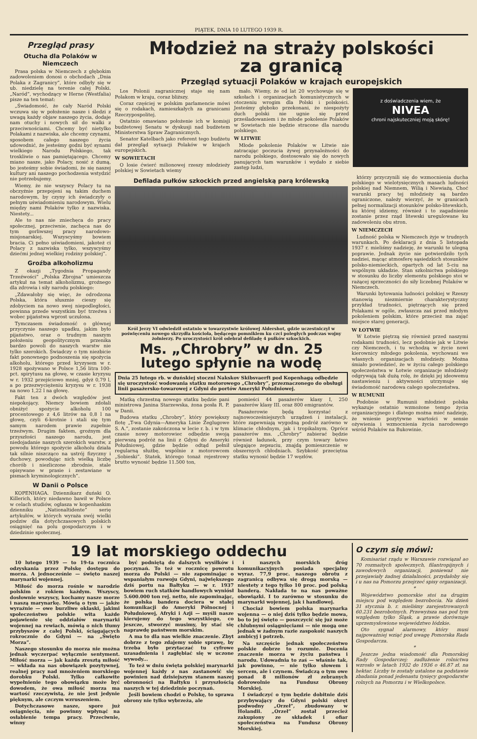PIĄTEK, DNIA 10 LUTEGO 1939 R.
Przegląd prasy
Otucha dla Polaków w Niemczech
Prasa polska w Niemczech z głębokim zadowoleniem donosi o obchodach „Dnia Polaka z Zagranicy”, które odbyły się w ub. niedzielę na terenie całej Polski. „Naród”, wychodzący w Herne (Westfalia) pisze na ten temat:
„Świadomość, że cały Naród Polski wczuwa się w położenie nasze i śledzi z uwagą każdy objaw naszego życia, dodaje nam otuchy i nowych sił do walki z przeciwnościami. Chcemy być nietylko Polakami z nazwiska, ale chcemy czynami, sposobem całego naszego życia udowodnić, że jesteśmy godni być synami wielkiego Narodu Polskiego, tak troskliwie o nas pamiętającego. Chcemy miano nasze, jako Polacy, nosić z dumą, bo jesteśmy sobie świadomi, że się naszej kultury ani naszego pochodzenia wstydzić nie potrzebujemy.
Wiemy, że nie wszyscy Polacy tu na obczyźnie przepojeni są takim duchem narodowym, by czyny ich świadczyły o pełnym uświadomieniu narodowym. Wielu między nami Polaków tylko z nazwiska. Niestety...
Ale to nas nie zniechęca do pracy społecznej, przeciwnie, zachęca nas do tym gorliwszej pracy narodowo-misjonarskiej. Wszyscyśmy bowiem bracia. Ci pełno uświadomieni, jakoteż ci Polacy z nazwiska tylko, wszyscyśmy dziećmi jednej wielkiej rodziny polskiej”.
Groźba alkoholizmu
Z okazji „Tygodnia Propagandy Trzeźwości” „Polska Zbrojna” umieszcza artykuł na temat alkoholizmu, groźnego dla zdrowia i siły narodu polskiego:
„Zdawałoby się więc, że odrodzona Polska, która słusznie cieszy się zdobyciem na nowo swej niepodległości, powinna przede wszystkim być trzeźwa i wobec pijaństwa wprost uczulona.
Tymczasem świadomość o głównej przyczynie naszego upadku, jakim było pijaństwo, oraz o trudnym naszym położeniu geopolitycznym przenika bardzo powoli do naszych warstw nie tylko szerokich. Świadczy o tym niezbicie fakt ponownego podnoszenia się spożycia alkoholu, którego przed kryzysem w r. 1928 spożywano w Polsce 1,56 litra 100-pct. spirytusu na głowę, w czasie kryzysu w r. 1932 przejściowo mniej, gdyż 0,79 l, a po przezwyciężeniu kryzysu w r. 1938 na nowo 1,22 l na głowę.
Fakt ten z dwóch względów jest niepokojący. Niemcy bowiem zdołali obniżyć spożycie alkoholu 100 procentowego z 4,6 litrów na 0,8 l na głowę, czyli 6-krotnie i stali się tym samym narodem prawie zupełnie trzeźwym. Drugim faktem, groźnym dla przyszłości naszego narodu, jest niedojadanie naszych szerokich warstw, z powodu którego spożycie alkoholu działa tak silnie niszcząco na ustrój fizyczny i duchowy, powodując nich wielką liczbę chorób i niezliczone zbrodnie, stale opisywane w prasie i zestawiane w pismach kryminologicznych”.
W Danii o Polsce
KOPENHAGA. Dziennikarz duński O. Killerich, który niedawno bawił w Polsce w celach studiów, ogłasza w kopenhaskim dzienniku „Nationaltidente” serię artykułów, w których wyraża swój wielki podziw dla dotychczasowych polskich osiągnięć na polu gospodarczym i w dziedzinie społecznej.
Młodzież na straży polskości
za granicą
Przegląd sytuacji Polaków w krajach europejskich
Los Polonii zagranicznej staje się nam Polakom w kraju, coraz bliższy.
Coraz częściej w polskim parlamencie mówi się o rodakach, zamieszkałych za granicami Rzeczypospolitej.
Ostatnio omawiano położenie ich w komisji budżetowej Senatu w dyskusji nad budżetem Ministerstwa Spraw Zagranicznych.
Senator Katelbach jako referent tego budżetu dał przegląd sytuacji Polaków w krajach europejskich.
W SOWIETACH
O losie ćwierć milionowej rzeszy młodzieży polskiej w Sowietach wiemy
mało. Wiemy, że od lat 20 wychowuje się w szkołach i organizacjach komunistycznych w otoczeniu wrogim dla Polski i polskości. Jesteśmy głęboko przekonani, że niespożyty duch polski nie ugnie się przed prześladowaniem i że młode pokolenie Polaków w Sowietach nie będzie stracone dla narodu polskiego.
W LITWIE
Młode pokolenie Polaków w Litwie nie zatracając poczucia żywej przynależności do narodu polskiego, dostosowało się do nowych panujących tam warunków i wydało z siebie zastęp ludzi,
z doświadczenia wiem, że
NIVEA
chroni najskuteczniej moją skórę!
Defilada pułków szkockich przed angielską parą królewską
Król Jerzy VI odwiedził ostatnio w towarzystwie królowej Aldershot, gdzie uczestniczył w poświęceniu nowego skrzydła kościoła, będącego pomnikiem ku czci poległych podczas wojny żołnierzy. Po uroczystości król odebrał defiladę 4 pułków szkockich.
Ms. „Chrobry” w dn. 25 lutego spłynie na wodę
Dnia 25 lutego rb. w duńskiej stoczni Nakskov Skibsvaerft pod Kopenhagą odbędzie się uroczystość wodowania statku motorowego „Chrobry”, przeznaczonego do obsługi linii pasażersko-towarowej z Gdyni do portów Ameryki Południowej.
Matką chrzestną nowego statku będzie pani ministrowa Janina Starzewska, żona posła R. P. w Danii.
Budowa statku „Chrobry”, który powiększy flotę „T-wa Gdynia—Ameryka Linie Żeglugowe S. A.”, zostanie zakończona w lecie r. b. i w tym czasie nowy motorowiec odbędzie swoją pierwszą podróż na linii z Gdyni do Ameryki Południowej, gdzie będzie odtąd pełnił regularną służbę, wspólnie z motorowcem „Sobieski”. Statek, którego tonaż rejestrowy brutto wynosić będzie 11.500 ton,
pomieści 44 pasażerów klasy I, 250 pasażerów klasy III. oraz 800 emigrantów.
Pasażerowie będą korzystać z najnowocześniejszych urządzeń i instalacji, które zapewniają wygodną podróż zarówno w klimacie chłodnym, jak i tropikalnym. Oprócz pasażerów ms. „Chrobry” zabierać będzie również ładunek, przy czym towary łatwo ulegające zepsuciu, znajdą pomieszczenie w obszernych chłodniach. Szybkość przeciętna statku wynosić będzie 17 węzłów.
którzy przyczynili się do wzmocnienia ducha polskiego w wielotysięcznych masach ludności polskiej nad Niemnem, Wilią i Niewiażą. Choć warunki pracy tej młodzieży są bardzo ograniczone, należy wierzyć, że w granicach pełnej normalizacji stosunków polsko-litewskich, ku której idziemy, również i to zagadnienie zostanie przez rząd litewski uregulowane ku zadowoleniu obu stron.
W NIEMCZECH
Ludność polska w Niemczech żyje w trudnych warunkach. Po deklaracji z dnia 5 listopada 1937 r. mieliśmy nadzieję, że warunki te ulegną poprawie. Jednak życie nie potwierdziło tych nadziei, mącąc atmosferę sąsiedzkich stosunków polsko-niemieckich, opartych od lat 5-ciu na wspólnym układzie. Stan szkolnictwa polskiego w stosunku do liczby elementu polskiego stoi w rażącej sprzeczności do siły liczebnej Polaków w Niemczech.
Warunki bytowania ludności polskiej w Rzeszy stanowią niezmiernie charakterystyczny przykład trudności, piętrzących się przed Polakami w ogóle, zwłaszcza zaś przed młodym pokoleniem polskim, które przecież ma zająć miejsce starej generacji.
W ŁOTWIE
W Łotwie piętrzą się również przed naszymi rodakami trudności, lecz podobnie jak w Litwie czy Niemczech, i tu wchodzą w życie nowi kierownicy młodego pokolenia, wychowani we własnych organizacjach młodzieży. Można śmiało powiedzieć, że w życiu całego polskiego społeczeństwa w Łotwie organizacje młodzieży odgrywają tak dużą rolę, że dzięki jej ideowemu nastawieniu i aktywności utrzymuje się świadomość narodowa całego społeczeństwa.
W RUMUNII
Podobnie w Rumunii młodzież polska wykazuje ostatnio wzmożone tempo życia organizacyjnego i dlatego można mieć nadzieję, że wniesie pozytywne wartości w sensie ożywienia i wzmocnienia życia narodowego wśród Polaków na Bukowinie.
19 lat morskiego oddechu
10 lutego 1939 — to 19-ta rocznica odzyskania przez Polskę dostępu do morza. A jednocześnie — święto naszej marynarki wojennej.
Miłość do morza rośnie w narodzie polskim z rokiem każdym. Wszyscy, dosłownie wszyscy, kochamy nasze morze i naszą marynarkę. Mówią o tym — jakże wyraźnie — owe burzliwe oklaski, jakimi społeczeństwo polskie wita każde pojawienie się oddziałów marynarki wojennej na rewiach, mówią o nich tłumy przybyszów z całej Polski, ściągających rokrocznie do Gdyni — na „Święto Morza”.
Naszego stosunku do morza nie można jednak wyczerpać wyłącznie sentyment. Miłość morza — jak każda zresztą miłość — wkłada na nas obowiązek pozytywnej, realnej pracy nad mnożeniem morskiego dorobku Polski. Tylko całkowite wypełnienie tego obowiązku może być dowodem, że owa miłość morza ma wartość rzeczywistą, że nie jest jedynie pięknym, ale czczym wzruszeniem.
Dotychczasowe nasze, spore już osiągnięcia, nie powinny wpłynąć na osłabienie tempa pracy. Przeciwnie, winny
być podniętą do dalszych wysiłków i poczynań. To też w rocznicę powrotu morza do Polski — nie zapominając o wspaniałym rozwoju Gdyni, największego dziś portu na Bałtyku — w r. 1937 bowiem ruch statków handlowych wyniósł 5.600.000 ton rej. netto, nie zapominając, że polska bandera dociera w stałej komunikacji do Ameryki Północnej i Południowej, Afryki i Azji — myśli nasze kierujemy do tego wszystkiego, co jeszcze, stworzyć musimy, by stać się naprawdę państwem morskim.
A ma to dla nas wielkie znaczenie. Zbyt dobrze z tego zdajemy sobie sprawę, by trzeba było przytaczać tu cyfrowe uzasadnienia i zagłębiać się w uczone wywody...
To też w dniu święta polskiej marynarki wojennej każdy z nas zastanowić się powinien nad dzisiejszym stanem naszej obronności na Bałtyku i przyszłością naszych w tej dziedzinie poczynań.
Jeśli bowiem chodzi o Polskę, to sprawa obrony nie tylko wybrzeża, ale
i naszych morskich dróg komunikacyjnych posiada specjalny wyraz. 77,9 proc. naszego obrotu z zagranicą odbywa się drogą morską — niestety z tego tylko 10 proc. pod polską banderą. Nakłada to na nas poważne obowiązki. I to zarówno w stosunku do marynarki wojennej, jak i handlowej.
Chociaż bowiem polska marynarka wojenna — o niej dziś tylko będzie mowa, bo to jej święto — poszczycić się już może chlubnymi osiągnięciami — nie mogą one jednak w żadnym razie zaspokoić naszych ambicyj i potrzeb.
Na szczęście jednak społeczeństwo polskie dobrze to rozumie. Docenia znaczenie morza w życiu państwa i narodu. Udowadnia to zaś — właśnie tak, jak powinno, — nie tylko słowem i sercem, ale i czynem. Świadczą o tym owe ponad 8 milionów zł zebranych dobrowolnie na Fundusz Obrony Morskiej.
I świadczyć o tym będzie dobitnie dziś przybywający do Gdyni polski okręt podwodny „Orzeł”, zbudowany w Holandii. „Orzeł” został przecież zakupiony ze składek i ofiar społeczeństwa na Fundusz Obrony Morskiej.
O czym się mówi:
Komisariat rządu w Warszawie rozwiązał ao 70 rozmaitych społecznych, filantropijnych i zawodowych organizacji, ponieważ nie przejawiały żadnej działalności, przydałoby się i u nas na Pomorzu przejrzeć spisy organizacji.
*
Województwo pomorskie stoi na drugim miejscu pod względem bezrobocia. Na dzień 31 stycznia b. r. mieliśmy zarejestrowanych 60.231 bezrobotnych. Przewyższa nas pod tym względem tylko Śląsk, a prawie dorównuje uprzemysłowione województwo łódzkie.
Oto sygnał alarmowy, który musi najpoważniej wziąć pod uwagę Pomorska Rada Gospodarcza.
*
Jeszcze jedna wiadomość dla Pomorskiej Rady Gospodarczej: zadłużenie rolnictwa wzrosło w latach 1932 do 1936 o 46.87 zł. na hektar. Liczby te zostały ustalone na podstawie zbadania ponad jedenastu tysięcy gospodarstw rolnych na Pomorzu i w Wielkopolsce.